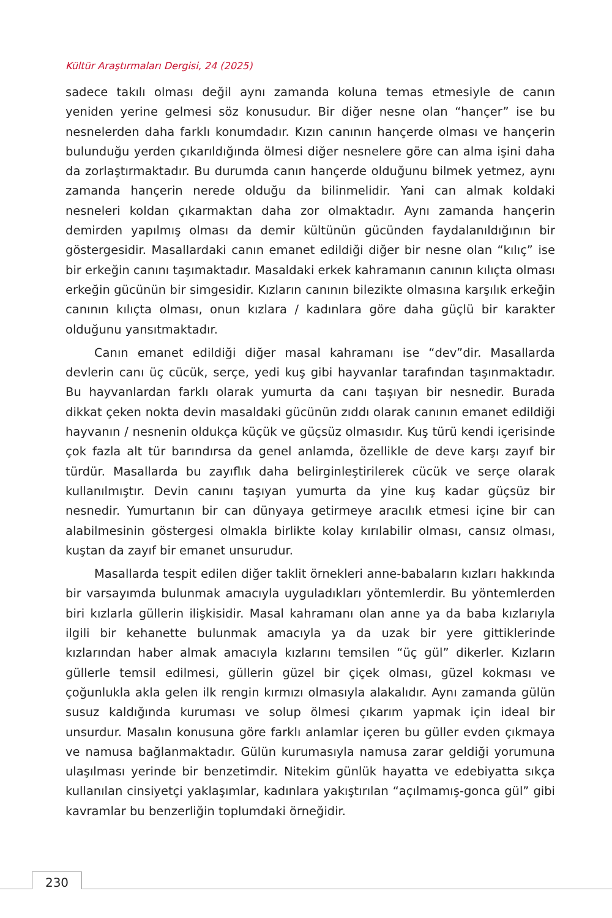Kültür Araştırmaları Dergisi, 24 (2025)
sadece takılı olması değil aynı zamanda koluna temas etmesiyle de canın yeniden yerine gelmesi söz konusudur. Bir diğer nesne olan “hançer” ise bu nesnelerden daha farklı konumdadır. Kızın canının hançerde olması ve hançerin bulunduğu yerden çıkarıldığında ölmesi diğer nesnelere göre can alma işini daha da zorlaştırmaktadır. Bu durumda canın hançerde olduğunu bilmek yetmez, aynı zamanda hançerin nerede olduğu da bilinmelidir. Yani can almak koldaki nesneleri koldan çıkarmaktan daha zor olmaktadır. Aynı zamanda hançerin demirden yapılmış olması da demir kültünün gücünden faydalanıldığının bir göstergesidir. Masallardaki canın emanet edildiği diğer bir nesne olan “kılıç” ise bir erkeğin canını taşımaktadır. Masaldaki erkek kahramanın canının kılıçta olması erkeğin gücünün bir simgesidir. Kızların canının bilezikte olmasına karşılık erkeğin canının kılıçta olması, onun kızlara / kadınlara göre daha güçlü bir karakter olduğunu yansıtmaktadır.
Canın emanet edildiği diğer masal kahramanı ise “dev”dir. Masallarda devlerin canı üç cücük, serçe, yedi kuş gibi hayvanlar tarafından taşınmaktadır. Bu hayvanlardan farklı olarak yumurta da canı taşıyan bir nesnedir. Burada dikkat çeken nokta devin masaldaki gücünün zıddı olarak canının emanet edildiği hayvanın / nesnenin oldukça küçük ve güçsüz olmasıdır. Kuş türü kendi içerisinde çok fazla alt tür barındırsa da genel anlamda, özellikle de deve karşı zayıf bir türdür. Masallarda bu zayıflık daha belirginleştirilerek cücük ve serçe olarak kullanılmıştır. Devin canını taşıyan yumurta da yine kuş kadar güçsüz bir nesnedir. Yumurtanın bir can dünyaya getirmeye aracılık etmesi içine bir can alabilmesinin göstergesi olmakla birlikte kolay kırılabilir olması, cansız olması, kuştan da zayıf bir emanet unsurudur.
Masallarda tespit edilen diğer taklit örnekleri anne-babaların kızları hakkında bir varsayımda bulunmak amacıyla uyguladıkları yöntemlerdir. Bu yöntemlerden biri kızlarla güllerin ilişkisidir. Masal kahramanı olan anne ya da baba kızlarıyla ilgili bir kehanette bulunmak amacıyla ya da uzak bir yere gittiklerinde kızlarından haber almak amacıyla kızlarını temsilen “üç gül” dikerler. Kızların güllerle temsil edilmesi, güllerin güzel bir çiçek olması, güzel kokması ve çoğunlukla akla gelen ilk rengin kırmızı olmasıyla alakalıdır. Aynı zamanda gülün susuz kaldığında kuruması ve solup ölmesi çıkarım yapmak için ideal bir unsurdur. Masalın konusuna göre farklı anlamlar içeren bu güller evden çıkmaya ve namusa bağlanmaktadır. Gülün kurumasıyla namusa zarar geldiği yorumuna ulaşılması yerinde bir benzetimdir. Nitekim günlük hayatta ve edebiyatta sıkça kullanılan cinsiyetçi yaklaşımlar, kadınlara yakıştırılan “açılmamış-gonca gül” gibi kavramlar bu benzerliğin toplumdaki örneğidir.
230